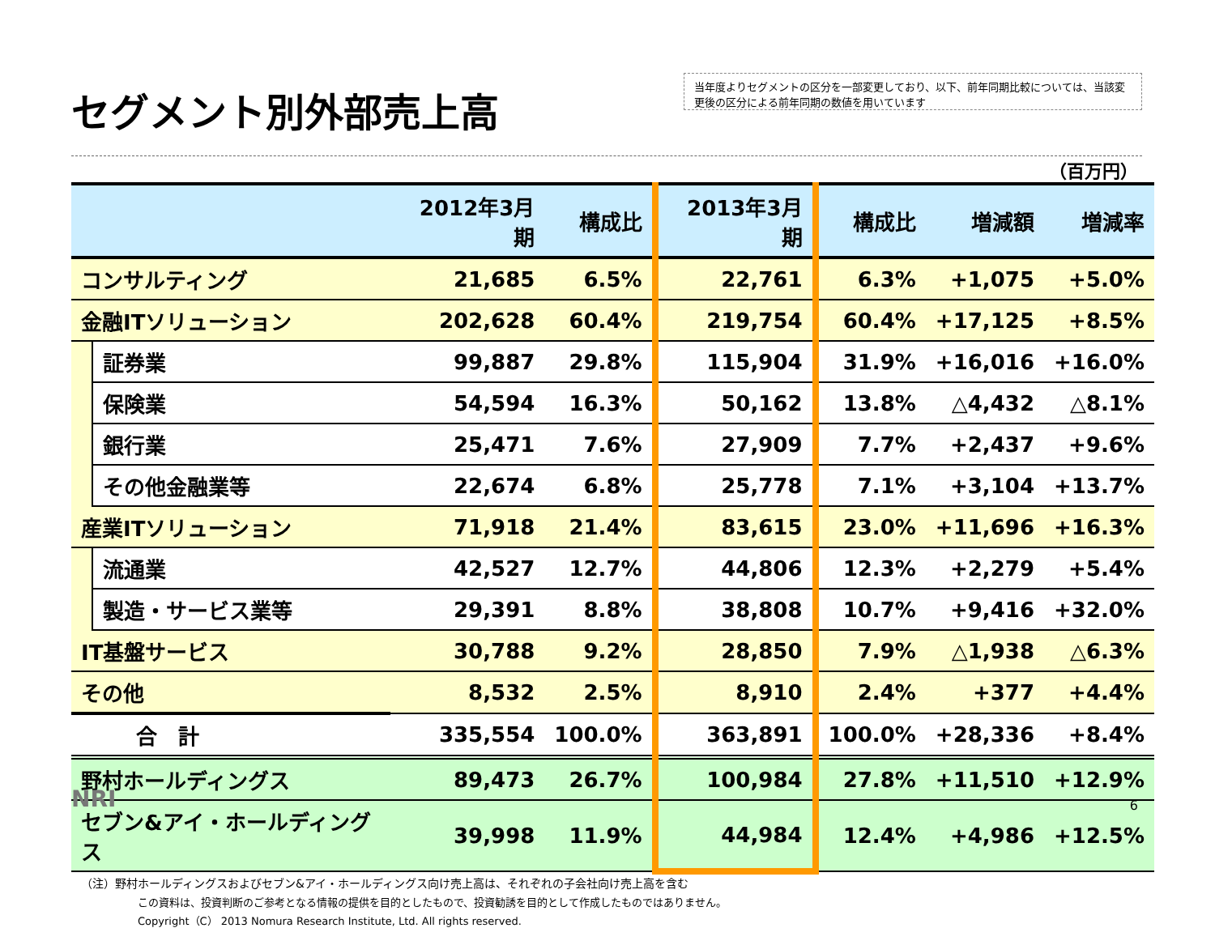セグメント別外部売上高
当年度よりセグメントの区分を一部変更しており、以下、前年同期比較については、当該変更後の区分による前年同期の数値を用いています
（百万円）
| | | 2012年3月期 | 構成比 | 2013年3月期 | 構成比 | 増減額 | 増減率 |
| --- | --- | --- | --- | --- | --- | --- | --- |
| コンサルティング | | 21,685 | 6.5% | 22,761 | 6.3% | +1,075 | +5.0% |
| 金融ITソリューション | | 202,628 | 60.4% | 219,754 | 60.4% | +17,125 | +8.5% |
| | 証券業 | 99,887 | 29.8% | 115,904 | 31.9% | +16,016 | +16.0% |
| | 保険業 | 54,594 | 16.3% | 50,162 | 13.8% | △4,432 | △8.1% |
| | 銀行業 | 25,471 | 7.6% | 27,909 | 7.7% | +2,437 | +9.6% |
| | その他金融業等 | 22,674 | 6.8% | 25,778 | 7.1% | +3,104 | +13.7% |
| 産業ITソリューション | | 71,918 | 21.4% | 83,615 | 23.0% | +11,696 | +16.3% |
| | 流通業 | 42,527 | 12.7% | 44,806 | 12.3% | +2,279 | +5.4% |
| | 製造・サービス業等 | 29,391 | 8.8% | 38,808 | 10.7% | +9,416 | +32.0% |
| IT基盤サービス | | 30,788 | 9.2% | 28,850 | 7.9% | △1,938 | △6.3% |
| その他 | | 8,532 | 2.5% | 8,910 | 2.4% | +377 | +4.4% |
| 合 計 | | 335,554 | 100.0% | 363,891 | 100.0% | +28,336 | +8.4% |
| 野村ホールディングス | | 89,473 | 26.7% | 100,984 | 27.8% | +11,510 | +12.9% |
| セブン&アイ・ホールディングス | | 39,998 | 11.9% | 44,984 | 12.4% | +4,986 | +12.5% |
（注）野村ホールディングスおよびセブン&アイ・ホールディングス向け売上高は、それぞれの子会社向け売上高を含む
この資料は、投資判断のご参考となる情報の提供を目的としたもので、投資勧誘を目的として作成したものではありません。
Copyright（C） 2013 Nomura Research Institute, Ltd. All rights reserved.
NRI 6